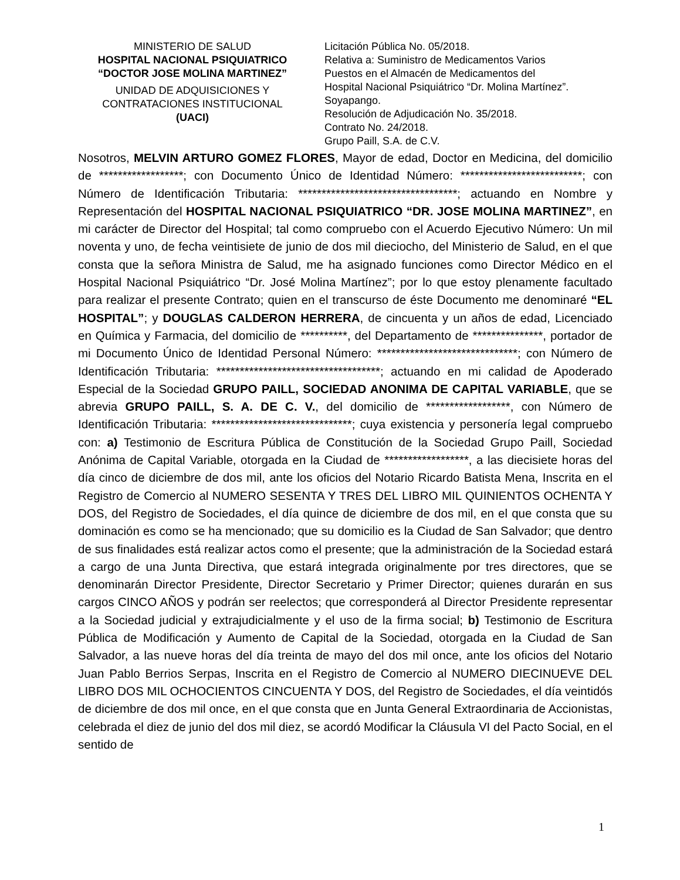MINISTERIO DE SALUD
HOSPITAL NACIONAL PSIQUIATRICO
“DOCTOR JOSE MOLINA MARTINEZ”
UNIDAD DE ADQUISICIONES Y
CONTRATACIONES INSTITUCIONAL
(UACI)
Licitación Pública No. 05/2018.
Relativa a: Suministro de Medicamentos Varios
Puestos en el Almacén de Medicamentos del
Hospital Nacional Psiquiátrico “Dr. Molina Martínez”.
Soyapango.
Resolución de Adjudicación No. 35/2018.
Contrato No. 24/2018.
Grupo Paill, S.A. de C.V.
Nosotros, MELVIN ARTURO GOMEZ FLORES, Mayor de edad, Doctor en Medicina, del domicilio de ******************; con Documento Único de Identidad Número: **************************; con Número de Identificación Tributaria: **********************************; actuando en Nombre y Representación del HOSPITAL NACIONAL PSIQUIATRICO “DR. JOSE MOLINA MARTINEZ”, en mi carácter de Director del Hospital; tal como compruebo con el Acuerdo Ejecutivo Número: Un mil noventa y uno, de fecha veintisiete de junio de dos mil dieciocho, del Ministerio de Salud, en el que consta que la señora Ministra de Salud, me ha asignado funciones como Director Médico en el Hospital Nacional Psiquiátrico “Dr. José Molina Martínez”; por lo que estoy plenamente facultado para realizar el presente Contrato; quien en el transcurso de éste Documento me denominaré “EL HOSPITAL”; y DOUGLAS CALDERON HERRERA, de cincuenta y un años de edad, Licenciado en Química y Farmacia, del domicilio de **********, del Departamento de ***************, portador de mi Documento Único de Identidad Personal Número: ******************************; con Número de Identificación Tributaria: ***********************************; actuando en mi calidad de Apoderado Especial de la Sociedad GRUPO PAILL, SOCIEDAD ANONIMA DE CAPITAL VARIABLE, que se abrevia GRUPO PAILL, S. A. DE C. V., del domicilio de ******************, con Número de Identificación Tributaria: ******************************; cuya existencia y personería legal compruebo con: a) Testimonio de Escritura Pública de Constitución de la Sociedad Grupo Paill, Sociedad Anónima de Capital Variable, otorgada en la Ciudad de ******************, a las diecisiete horas del día cinco de diciembre de dos mil, ante los oficios del Notario Ricardo Batista Mena, Inscrita en el Registro de Comercio al NUMERO SESENTA Y TRES DEL LIBRO MIL QUINIENTOS OCHENTA Y DOS, del Registro de Sociedades, el día quince de diciembre de dos mil, en el que consta que su dominación es como se ha mencionado; que su domicilio es la Ciudad de San Salvador; que dentro de sus finalidades está realizar actos como el presente; que la administración de la Sociedad estará a cargo de una Junta Directiva, que estará integrada originalmente por tres directores, que se denominarán Director Presidente, Director Secretario y Primer Director; quienes durarán en sus cargos CINCO AÑOS y podrán ser reelectos; que corresponderá al Director Presidente representar a la Sociedad judicial y extrajudicialmente y el uso de la firma social; b) Testimonio de Escritura Pública de Modificación y Aumento de Capital de la Sociedad, otorgada en la Ciudad de San Salvador, a las nueve horas del día treinta de mayo del dos mil once, ante los oficios del Notario Juan Pablo Berrios Serpas, Inscrita en el Registro de Comercio al NUMERO DIECINUEVE DEL LIBRO DOS MIL OCHOCIENTOS CINCUENTA Y DOS, del Registro de Sociedades, el día veintidós de diciembre de dos mil once, en el que consta que en Junta General Extraordinaria de Accionistas, celebrada el diez de junio del dos mil diez, se acordó Modificar la Cláusula VI del Pacto Social, en el sentido de
1